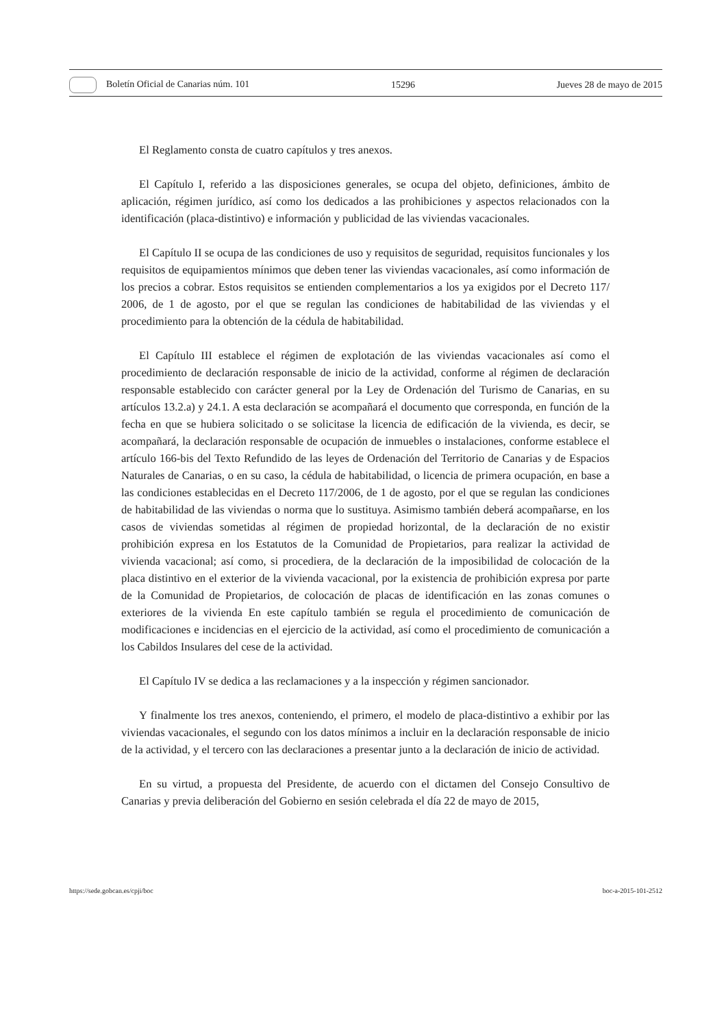Boletín Oficial de Canarias núm. 101 15296 Jueves 28 de mayo de 2015
El Reglamento consta de cuatro capítulos y tres anexos.
El Capítulo I, referido a las disposiciones generales, se ocupa del objeto, definiciones, ámbito de aplicación, régimen jurídico, así como los dedicados a las prohibiciones y aspectos relacionados con la identificación (placa-distintivo) e información y publicidad de las viviendas vacacionales.
El Capítulo II se ocupa de las condiciones de uso y requisitos de seguridad, requisitos funcionales y los requisitos de equipamientos mínimos que deben tener las viviendas vacacionales, así como información de los precios a cobrar. Estos requisitos se entienden complementarios a los ya exigidos por el Decreto 117/ 2006, de 1 de agosto, por el que se regulan las condiciones de habitabilidad de las viviendas y el procedimiento para la obtención de la cédula de habitabilidad.
El Capítulo III establece el régimen de explotación de las viviendas vacacionales así como el procedimiento de declaración responsable de inicio de la actividad, conforme al régimen de declaración responsable establecido con carácter general por la Ley de Ordenación del Turismo de Canarias, en su artículos 13.2.a) y 24.1. A esta declaración se acompañará el documento que corresponda, en función de la fecha en que se hubiera solicitado o se solicitase la licencia de edificación de la vivienda, es decir, se acompañará, la declaración responsable de ocupación de inmuebles o instalaciones, conforme establece el artículo 166-bis del Texto Refundido de las leyes de Ordenación del Territorio de Canarias y de Espacios Naturales de Canarias, o en su caso, la cédula de habitabilidad, o licencia de primera ocupación, en base a las condiciones establecidas en el Decreto 117/2006, de 1 de agosto, por el que se regulan las condiciones de habitabilidad de las viviendas o norma que lo sustituya. Asimismo también deberá acompañarse, en los casos de viviendas sometidas al régimen de propiedad horizontal, de la declaración de no existir prohibición expresa en los Estatutos de la Comunidad de Propietarios, para realizar la actividad de vivienda vacacional; así como, si procediera, de la declaración de la imposibilidad de colocación de la placa distintivo en el exterior de la vivienda vacacional, por la existencia de prohibición expresa por parte de la Comunidad de Propietarios, de colocación de placas de identificación en las zonas comunes o exteriores de la vivienda En este capítulo también se regula el procedimiento de comunicación de modificaciones e incidencias en el ejercicio de la actividad, así como el procedimiento de comunicación a los Cabildos Insulares del cese de la actividad.
El Capítulo IV se dedica a las reclamaciones y a la inspección y régimen sancionador.
Y finalmente los tres anexos, conteniendo, el primero, el modelo de placa-distintivo a exhibir por las viviendas vacacionales, el segundo con los datos mínimos a incluir en la declaración responsable de inicio de la actividad, y el tercero con las declaraciones a presentar junto a la declaración de inicio de actividad.
En su virtud, a propuesta del Presidente, de acuerdo con el dictamen del Consejo Consultivo de Canarias y previa deliberación del Gobierno en sesión celebrada el día 22 de mayo de 2015,
https://sede.gobcan.es/cpji/boc boc-a-2015-101-2512